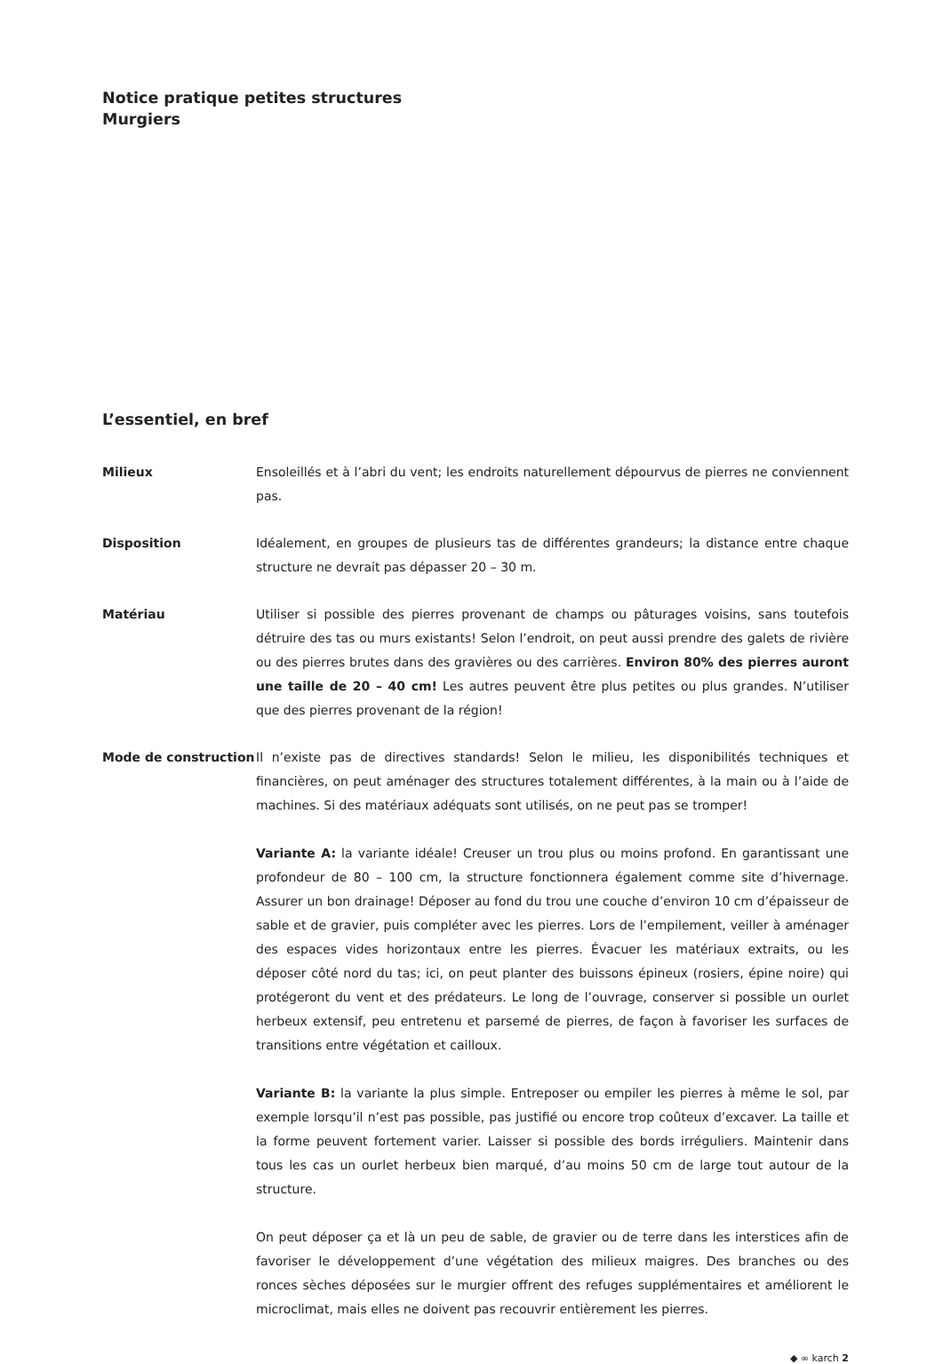Notice pratique petites structures
Murgiers
L’essentiel, en bref
Milieux Ensoleillés et à l’abri du vent; les endroits naturellement dépourvus de pierres ne conviennent pas.
Disposition Idéalement, en groupes de plusieurs tas de différentes grandeurs; la distance entre chaque structure ne devrait pas dépasser 20 – 30 m.
Matériau Utiliser si possible des pierres provenant de champs ou pâturages voisins, sans toutefois détruire des tas ou murs existants! Selon l’endroit, on peut aussi prendre des galets de rivière ou des pierres brutes dans des gravières ou des carrières. Environ 80% des pierres auront une taille de 20 – 40 cm! Les autres peuvent être plus petites ou plus grandes. N’utiliser que des pierres provenant de la région!
Mode de construction Il n’existe pas de directives standards! Selon le milieu, les disponibilités techniques et financières, on peut aménager des structures totalement différentes, à la main ou à l’aide de machines. Si des matériaux adéquats sont utilisés, on ne peut pas se tromper!
Variante A: la variante idéale! Creuser un trou plus ou moins profond. En garantissant une profondeur de 80 – 100 cm, la structure fonctionnera également comme site d’hivernage. Assurer un bon drainage! Déposer au fond du trou une couche d’environ 10 cm d’épaisseur de sable et de gravier, puis compléter avec les pierres. Lors de l’empilement, veiller à aménager des espaces vides horizontaux entre les pierres. Évacuer les matériaux extraits, ou les déposer côté nord du tas; ici, on peut planter des buissons épineux (rosiers, épine noire) qui protégeront du vent et des prédateurs. Le long de l’ouvrage, conserver si possible un ourlet herbeux extensif, peu entretenu et parsemé de pierres, de façon à favoriser les surfaces de transitions entre végétation et cailloux.
Variante B: la variante la plus simple. Entreposer ou empiler les pierres à même le sol, par exemple lorsqu’il n’est pas possible, pas justifié ou encore trop coûteux d’excaver. La taille et la forme peuvent fortement varier. Laisser si possible des bords irréguliers. Maintenir dans tous les cas un ourlet herbeux bien marqué, d’au moins 50 cm de large tout autour de la structure.
On peut déposer ça et là un peu de sable, de gravier ou de terre dans les interstices afin de favoriser le développement d’une végétation des milieux maigres. Des branches ou des ronces sèches déposées sur le murgier offrent des refuges supplémentaires et améliorent le microclimat, mais elles ne doivent pas recouvrir entièrement les pierres.
◆ ∞ karch 2